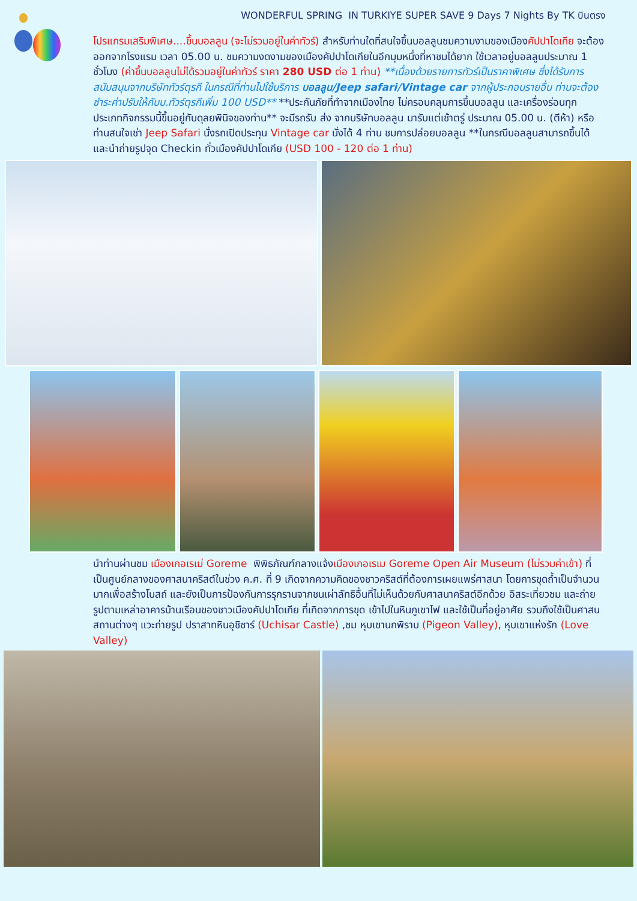WONDERFUL SPRING IN TURKIYE SUPER SAVE 9 Days 7 Nights By TK บินตรง
โปรแกรมเสริมพิเศษ....ขึ้นบอลลูน (จะไม่รวมอยู่ในค่าทัวร์) สำหรับท่านใดที่สนใจขึ้นบอลลูนชมความงามของเมืองคัปปาโดเกีย จะต้องออกจากโรงแรม เวลา 05.00 น. ชมความงดงามของเมืองคัปปาโดเกียในอีกมุมหนึ่งที่หาชมได้ยาก ใช้เวลาอยู่บอลลูนประมาณ 1 ชั่วโมง (ค่าขึ้นบอลลูนไม่ได้รวมอยู่ในค่าทัวร์ ราคา 280 USD ต่อ 1 ท่าน) **เนื่องด้วยรายการทัวร์เป็นราคาพิเศษ ซึ่งได้รับการสนับสนุนจากบริษัททัวร์ตุรกี ในกรณีที่ท่านไปใช้บริการ บอลลูน/Jeep safari/Vintage car จากผู้ประกอบรายอื่น ท่านจะต้องชำระค่าปรับให้กับบ.ทัวร์ตุรกีเพิ่ม 100 USD** **ประกันภัยที่ทำจากเมืองไทย ไม่ครอบคลุมการขึ้นบอลลูน และเครื่องร่อนทุกประเภทกิจกรรมนี้ขึ้นอยู่กับดุลยพินิจของท่าน** จะมีรถรับ ส่ง จากบริษัทบอลลูน มารับแต่เช้าตรู่ ประมาณ 05.00 น. (ตีห้า) หรือท่านสนใจเช่า Jeep Safari นั่งรถเปิดประทุน Vintage car นั่งได้ 4 ท่าน ชมการปล่อยบอลลูน **ในกรณีบอลลูนสามารถขึ้นได้ และนำถ่ายรูปจุด Checkin ทั่วเมืองคัปปาโดเกีย (USD 100 - 120 ต่อ 1 ท่าน)
นำท่านผ่านชม เมืองเกอเรเม่ Goreme พิพิธภัณฑ์กลางแจ้งเมืองเกอเรเม Goreme Open Air Museum (ไม่รวมค่าเข้า) ที่เป็นศูนย์กลางของศาสนาคริสต์ในช่วง ค.ศ. ที่ 9 เกิดจากความคิดของชาวคริสต์ที่ต้องการเผยแพร่ศาสนา โดยการขุดถ้ำเป็นจำนวนมากเพื่อสร้างโบสถ์ และยังเป็นการป้องกันการรุกรานจากชนเผ่าลัทธิอื่นที่ไม่เห็นด้วยกับศาสนาคริสต์อีกด้วย อิสระเที่ยวชม และถ่ายรูปตามเหล่าอาคารบ้านเรือนของชาวเมืองคัปปาโดเกีย ที่เกิดจากการขุด เข้าไปในหินภูเขาไฟ และใช้เป็นที่อยู่อาศัย รวมถึงใช้เป็นศาสนสถานต่างๆ แวะถ่ายรูป ปราสาทหินอุชิซาร์ (Uchisar Castle) ,ชม หุบเขานกพิราบ (Pigeon Valley), หุบเขาแห่งรัก (Love Valley)